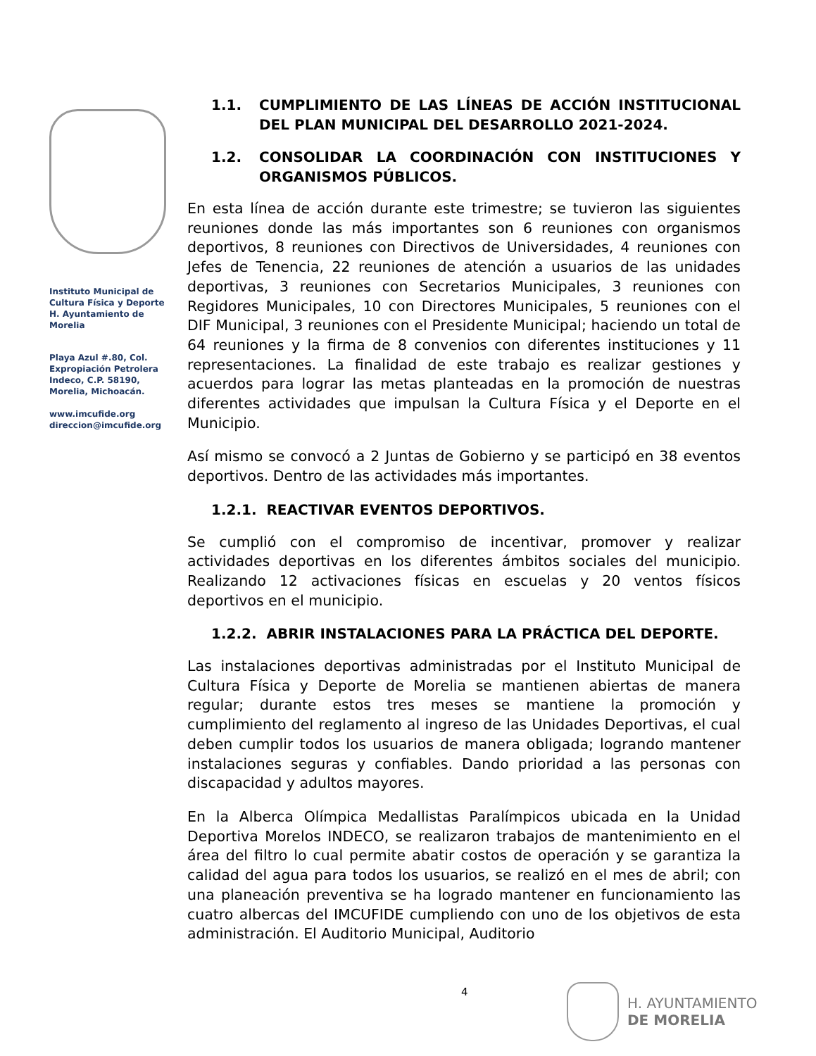Instituto Municipal de Cultura Física y Deporte H. Ayuntamiento de Morelia
Playa Azul #.80, Col. Expropiación Petrolera Indeco, C.P. 58190, Morelia, Michoacán.
www.imcufide.org
direccion@imcufide.org
1.1. CUMPLIMIENTO DE LAS LÍNEAS DE ACCIÓN INSTITUCIONAL DEL PLAN MUNICIPAL DEL DESARROLLO 2021-2024.
1.2. CONSOLIDAR LA COORDINACIÓN CON INSTITUCIONES Y ORGANISMOS PÚBLICOS.
En esta línea de acción durante este trimestre; se tuvieron las siguientes reuniones donde las más importantes son 6 reuniones con organismos deportivos, 8 reuniones con Directivos de Universidades, 4 reuniones con Jefes de Tenencia, 22 reuniones de atención a usuarios de las unidades deportivas, 3 reuniones con Secretarios Municipales, 3 reuniones con Regidores Municipales, 10 con Directores Municipales, 5 reuniones con el DIF Municipal, 3 reuniones con el Presidente Municipal; haciendo un total de 64 reuniones y la firma de 8 convenios con diferentes instituciones y 11 representaciones. La finalidad de este trabajo es realizar gestiones y acuerdos para lograr las metas planteadas en la promoción de nuestras diferentes actividades que impulsan la Cultura Física y el Deporte en el Municipio.
Así mismo se convocó a 2 Juntas de Gobierno y se participó en 38 eventos deportivos. Dentro de las actividades más importantes.
1.2.1. REACTIVAR EVENTOS DEPORTIVOS.
Se cumplió con el compromiso de incentivar, promover y realizar actividades deportivas en los diferentes ámbitos sociales del municipio. Realizando 12 activaciones físicas en escuelas y 20 ventos físicos deportivos en el municipio.
1.2.2. ABRIR INSTALACIONES PARA LA PRÁCTICA DEL DEPORTE.
Las instalaciones deportivas administradas por el Instituto Municipal de Cultura Física y Deporte de Morelia se mantienen abiertas de manera regular; durante estos tres meses se mantiene la promoción y cumplimiento del reglamento al ingreso de las Unidades Deportivas, el cual deben cumplir todos los usuarios de manera obligada; logrando mantener instalaciones seguras y confiables. Dando prioridad a las personas con discapacidad y adultos mayores.
En la Alberca Olímpica Medallistas Paralímpicos ubicada en la Unidad Deportiva Morelos INDECO, se realizaron trabajos de mantenimiento en el área del filtro lo cual permite abatir costos de operación y se garantiza la calidad del agua para todos los usuarios, se realizó en el mes de abril; con una planeación preventiva se ha logrado mantener en funcionamiento las cuatro albercas del IMCUFIDE cumpliendo con uno de los objetivos de esta administración. El Auditorio Municipal, Auditorio
4
H. AYUNTAMIENTO
DE MORELIA